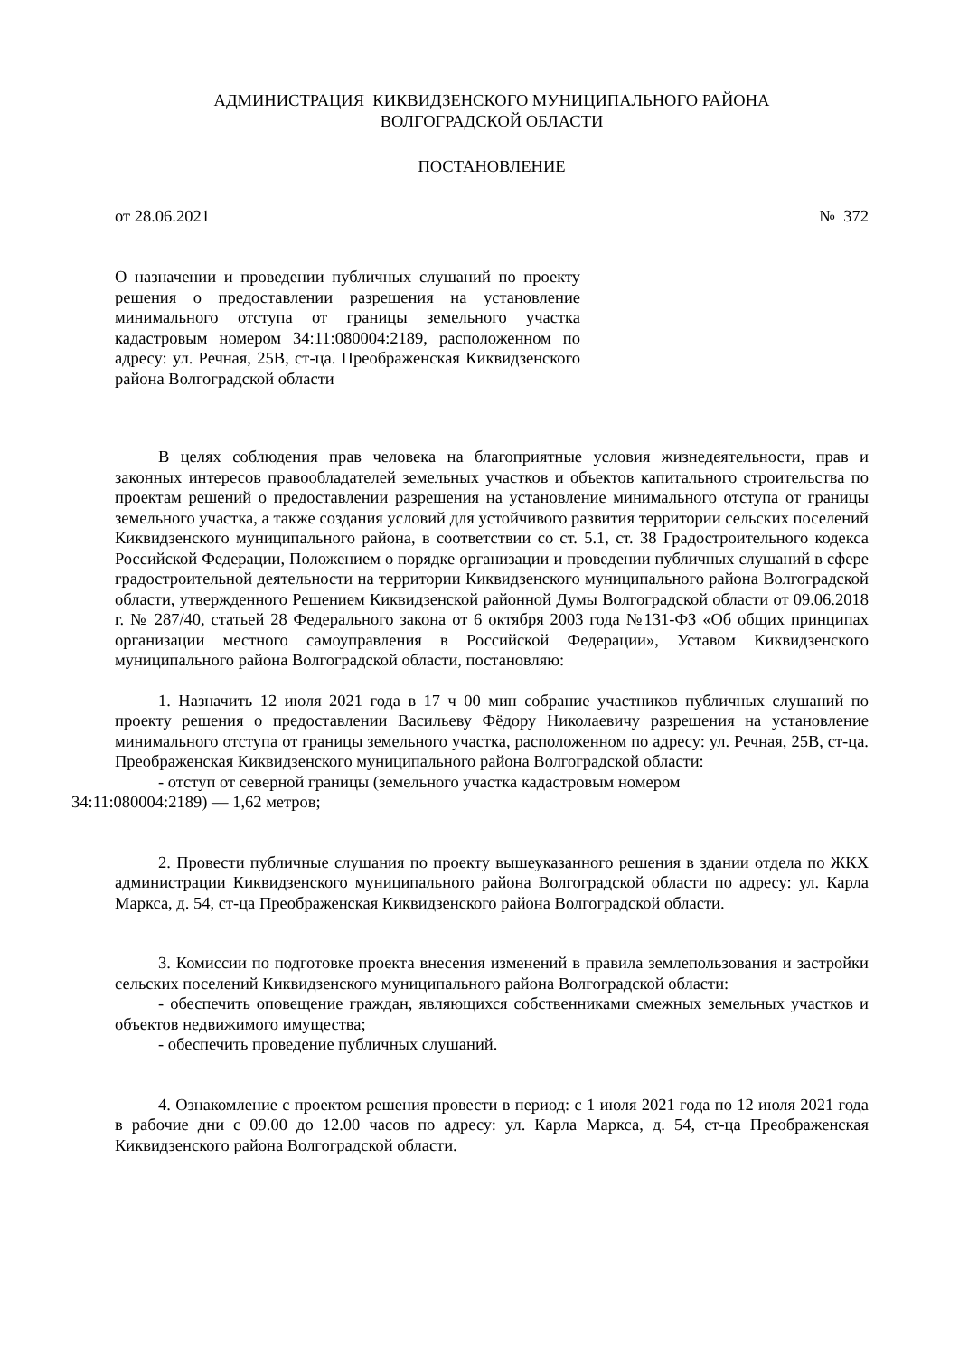АДМИНИСТРАЦИЯ КИКВИДЗЕНСКОГО МУНИЦИПАЛЬНОГО РАЙОНА
ВОЛГОГРАДСКОЙ ОБЛАСТИ
ПОСТАНОВЛЕНИЕ
от 28.06.2021 № 372
О назначении и проведении публичных слушаний по проекту решения о предоставлении разрешения на установление минимального отступа от границы земельного участка кадастровым номером 34:11:080004:2189, расположенном по адресу: ул. Речная, 25В, ст-ца. Преображенская Киквидзенского района Волгоградской области
В целях соблюдения прав человека на благоприятные условия жизнедеятельности, прав и законных интересов правообладателей земельных участков и объектов капитального строительства по проектам решений о предоставлении разрешения на установление минимального отступа от границы земельного участка, а также создания условий для устойчивого развития территории сельских поселений Киквидзенского муниципального района, в соответствии со ст. 5.1, ст. 38 Градостроительного кодекса Российской Федерации, Положением о порядке организации и проведении публичных слушаний в сфере градостроительной деятельности на территории Киквидзенского муниципального района Волгоградской области, утвержденного Решением Киквидзенской районной Думы Волгоградской области от 09.06.2018 г. № 287/40, статьей 28 Федерального закона от 6 октября 2003 года №131-ФЗ «Об общих принципах организации местного самоуправления в Российской Федерации», Уставом Киквидзенского муниципального района Волгоградской области, постановляю:
1. Назначить 12 июля 2021 года в 17 ч 00 мин собрание участников публичных слушаний по проекту решения о предоставлении Васильеву Фёдору Николаевичу разрешения на установление минимального отступа от границы земельного участка, расположенном по адресу: ул. Речная, 25В, ст-ца. Преображенская Киквидзенского муниципального района Волгоградской области:
- отступ от северной границы (земельного участка кадастровым номером
34:11:080004:2189) — 1,62 метров;
2. Провести публичные слушания по проекту вышеуказанного решения в здании отдела по ЖКХ администрации Киквидзенского муниципального района Волгоградской области по адресу: ул. Карла Маркса, д. 54, ст-ца Преображенская Киквидзенского района Волгоградской области.
3. Комиссии по подготовке проекта внесения изменений в правила землепользования и застройки сельских поселений Киквидзенского муниципального района Волгоградской области:
- обеспечить оповещение граждан, являющихся собственниками смежных земельных участков и объектов недвижимого имущества;
- обеспечить проведение публичных слушаний.
4. Ознакомление с проектом решения провести в период: с 1 июля 2021 года по 12 июля 2021 года в рабочие дни с 09.00 до 12.00 часов по адресу: ул. Карла Маркса, д. 54, ст-ца Преображенская Киквидзенского района Волгоградской области.